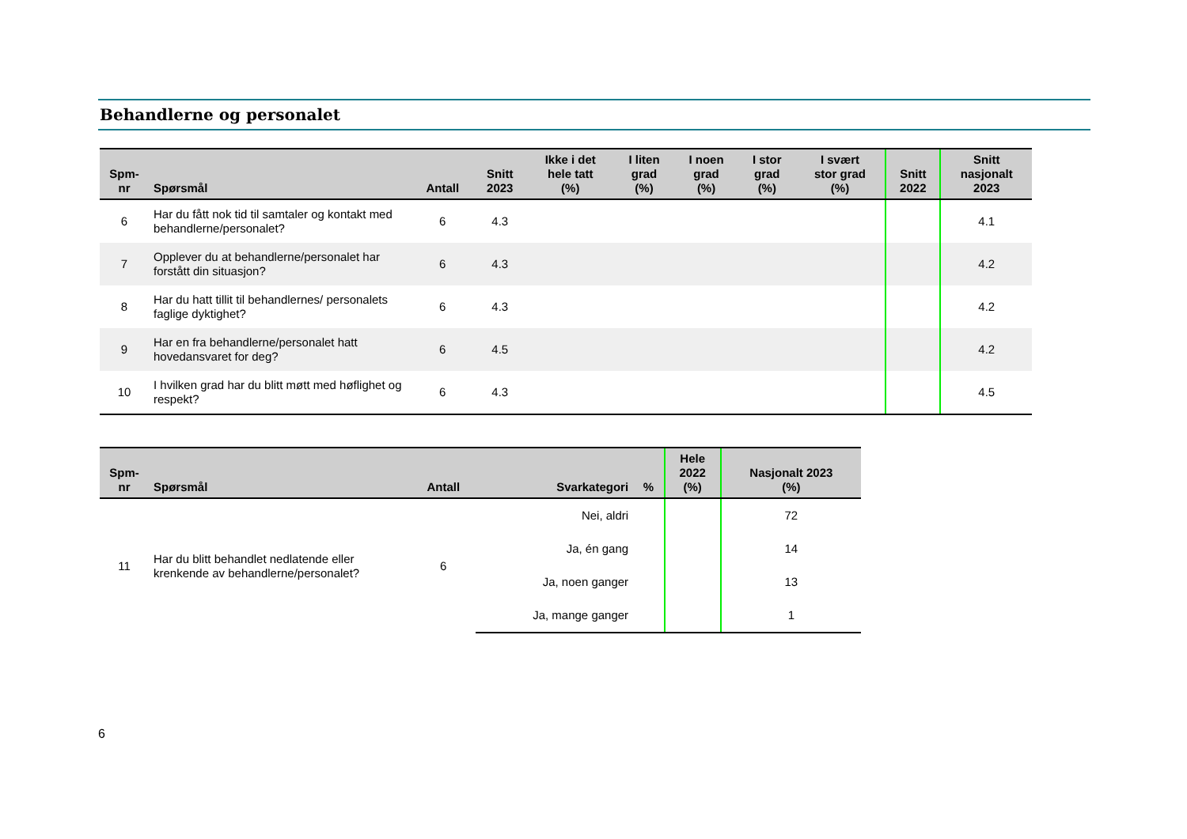Behandlerne og personalet
| Spm- nr | Spørsmål | Antall | Snitt 2023 | Ikke i det hele tatt (%) | I liten grad (%) | I noen grad (%) | I stor grad (%) | I svært stor grad (%) | Snitt 2022 | Snitt nasjonalt 2023 |
| --- | --- | --- | --- | --- | --- | --- | --- | --- | --- | --- |
| 6 | Har du fått nok tid til samtaler og kontakt med behandlerne/personalet? | 6 | 4.3 | | | | | | | 4.1 |
| 7 | Opplever du at behandlerne/personalet har forstått din situasjon? | 6 | 4.3 | | | | | | | 4.2 |
| 8 | Har du hatt tillit til behandlernes/ personalets faglige dyktighet? | 6 | 4.3 | | | | | | | 4.2 |
| 9 | Har en fra behandlerne/personalet hatt hovedansvaret for deg? | 6 | 4.5 | | | | | | | 4.2 |
| 10 | I hvilken grad har du blitt møtt med høflighet og respekt? | 6 | 4.3 | | | | | | | 4.5 |
| Spm- nr | Spørsmål | Antall | Svarkategori | % | Hele 2022 (%) | Nasjonalt 2023 (%) |
| --- | --- | --- | --- | --- | --- | --- |
| 11 | Har du blitt behandlet nedlatende eller krenkende av behandlerne/personalet? | 6 | Nei, aldri | | | 72 |
| | | | Ja, én gang | | | 14 |
| | | | Ja, noen ganger | | | 13 |
| | | | Ja, mange ganger | | | 1 |
6